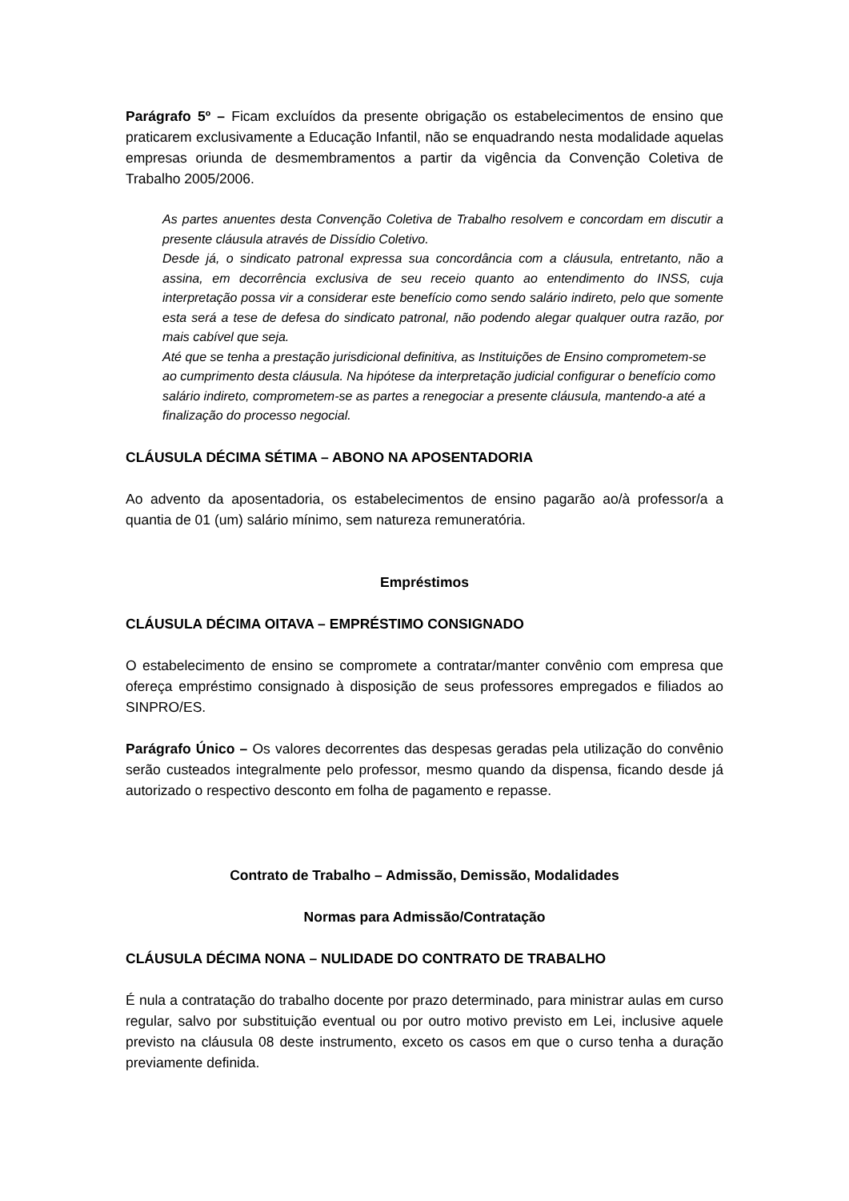Parágrafo 5º – Ficam excluídos da presente obrigação os estabelecimentos de ensino que praticarem exclusivamente a Educação Infantil, não se enquadrando nesta modalidade aquelas empresas oriunda de desmembramentos a partir da vigência da Convenção Coletiva de Trabalho 2005/2006.
As partes anuentes desta Convenção Coletiva de Trabalho resolvem e concordam em discutir a presente cláusula através de Dissídio Coletivo.
Desde já, o sindicato patronal expressa sua concordância com a cláusula, entretanto, não a assina, em decorrência exclusiva de seu receio quanto ao entendimento do INSS, cuja interpretação possa vir a considerar este benefício como sendo salário indireto, pelo que somente esta será a tese de defesa do sindicato patronal, não podendo alegar qualquer outra razão, por mais cabível que seja.
Até que se tenha a prestação jurisdicional definitiva, as Instituições de Ensino comprometem-se ao cumprimento desta cláusula. Na hipótese da interpretação judicial configurar o benefício como salário indireto, comprometem-se as partes a renegociar a presente cláusula, mantendo-a até a finalização do processo negocial.
CLÁUSULA DÉCIMA SÉTIMA – ABONO NA APOSENTADORIA
Ao advento da aposentadoria, os estabelecimentos de ensino pagarão ao/à professor/a a quantia de 01 (um) salário mínimo, sem natureza remuneratória.
Empréstimos
CLÁUSULA DÉCIMA OITAVA – EMPRÉSTIMO CONSIGNADO
O estabelecimento de ensino se compromete a contratar/manter convênio com empresa que ofereça empréstimo consignado à disposição de seus professores empregados e filiados ao SINPRO/ES.
Parágrafo Único – Os valores decorrentes das despesas geradas pela utilização do convênio serão custeados integralmente pelo professor, mesmo quando da dispensa, ficando desde já autorizado o respectivo desconto em folha de pagamento e repasse.
Contrato de Trabalho – Admissão, Demissão, Modalidades
Normas para Admissão/Contratação
CLÁUSULA DÉCIMA NONA – NULIDADE DO CONTRATO DE TRABALHO
É nula a contratação do trabalho docente por prazo determinado, para ministrar aulas em curso regular, salvo por substituição eventual ou por outro motivo previsto em Lei, inclusive aquele previsto na cláusula 08 deste instrumento, exceto os casos em que o curso tenha a duração previamente definida.